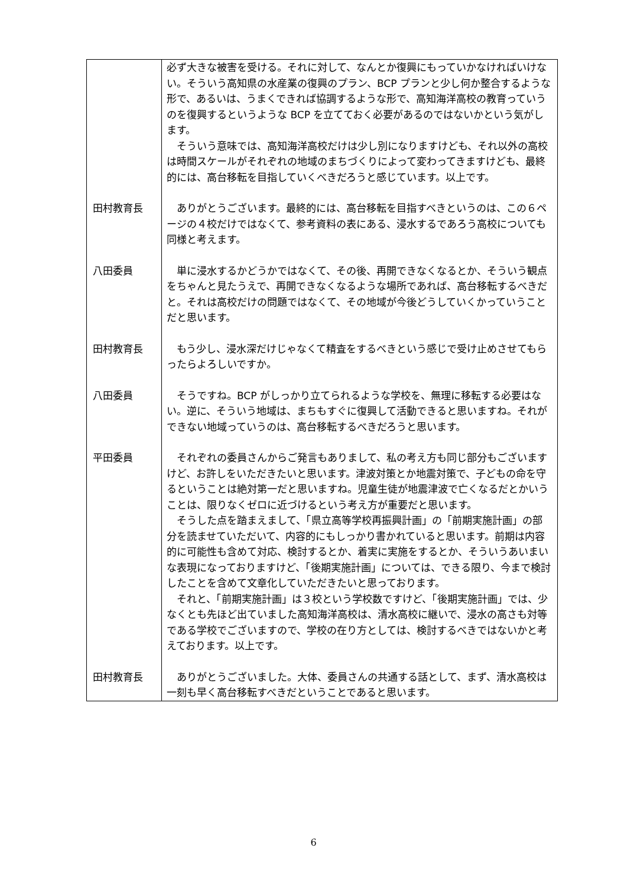| | 必ず大きな被害を受ける。それに対して、なんとか復興にもっていかなければいけない。そういう高知県の水産業の復興のプラン、BCP プランと少し何か整合するような形で、あるいは、うまくできれば協調するような形で、高知海洋高校の教育っていうのを復興するというような BCP を立てておく必要があるのではないかという気がします。 そういう意味では、高知海洋高校だけは少し別になりますけども、それ以外の高校は時間スケールがそれぞれの地域のまちづくりによって変わってきますけども、最終的には、高台移転を目指していくべきだろうと感じています。以上です。 |
| 田村教育長 | ありがとうございます。最終的には、高台移転を目指すべきというのは、この６ページの４校だけではなくて、参考資料の表にある、浸水するであろう高校についても同様と考えます。 |
| 八田委員 | 単に浸水するかどうかではなくて、その後、再開できなくなるとか、そういう観点をちゃんと見たうえで、再開できなくなるような場所であれば、高台移転するべきだと。それは高校だけの問題ではなくて、その地域が今後どうしていくかっていうことだと思います。 |
| 田村教育長 | もう少し、浸水深だけじゃなくて精査をするべきという感じで受け止めさせてもらったらよろしいですか。 |
| 八田委員 | そうですね。BCP がしっかり立てられるような学校を、無理に移転する必要はない。逆に、そういう地域は、まちもすぐに復興して活動できると思いますね。それができない地域っていうのは、高台移転するべきだろうと思います。 |
| 平田委員 | それぞれの委員さんからご発言もありまして、私の考え方も同じ部分もございますけど、お許しをいただきたいと思います。津波対策とか地震対策で、子どもの命を守るということは絶対第一だと思いますね。児童生徒が地震津波で亡くなるだとかいうことは、限りなくゼロに近づけるという考え方が重要だと思います。 そうした点を踏まえまして、「県立高等学校再振興計画」の「前期実施計画」の部分を読ませていただいて、内容的にもしっかり書かれていると思います。前期は内容的に可能性も含めて対応、検討するとか、着実に実施をするとか、そういうあいまいな表現になっておりますけど、「後期実施計画」については、できる限り、今まで検討したことを含めて文章化していただきたいと思っております。 それと、「前期実施計画」は３校という学校数ですけど、「後期実施計画」では、少なくとも先ほど出ていました高知海洋高校は、清水高校に継いで、浸水の高さも対等である学校でございますので、学校の在り方としては、検討するべきではないかと考えております。以上です。 |
| 田村教育長 | ありがとうございました。大体、委員さんの共通する話として、まず、清水高校は一刻も早く高台移転すべきだということであると思います。 |
6